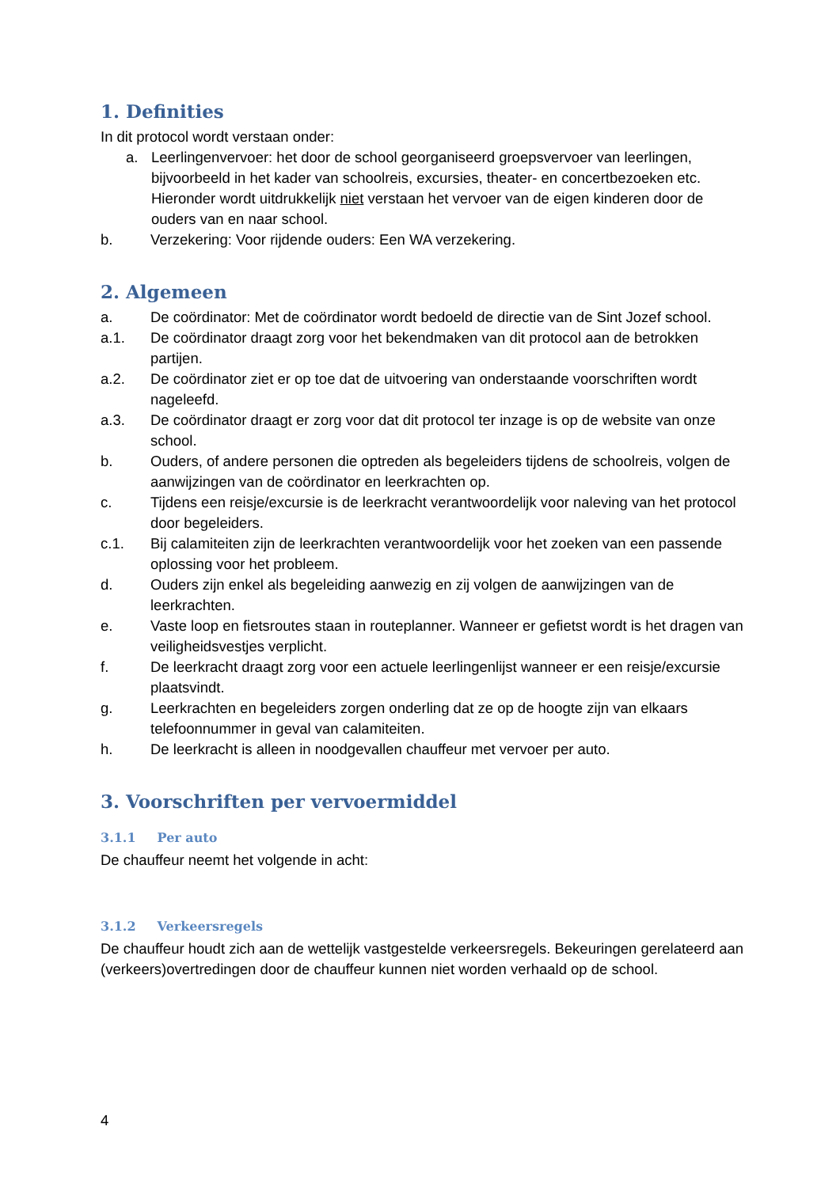1. Definities
In dit protocol wordt verstaan onder:
a. Leerlingenvervoer: het door de school georganiseerd groepsvervoer van leerlingen, bijvoorbeeld in het kader van schoolreis, excursies, theater- en concertbezoeken etc. Hieronder wordt uitdrukkelijk niet verstaan het vervoer van de eigen kinderen door de ouders van en naar school.
b. Verzekering: Voor rijdende ouders: Een WA verzekering.
2. Algemeen
a. De coördinator: Met de coördinator wordt bedoeld de directie van de Sint Jozef school.
a.1. De coördinator draagt zorg voor het bekendmaken van dit protocol aan de betrokken partijen.
a.2. De coördinator ziet er op toe dat de uitvoering van onderstaande voorschriften wordt nageleefd.
a.3. De coördinator draagt er zorg voor dat dit protocol ter inzage is op de website van onze school.
b. Ouders, of andere personen die optreden als begeleiders tijdens de schoolreis, volgen de aanwijzingen van de coördinator en leerkrachten op.
c. Tijdens een reisje/excursie is de leerkracht verantwoordelijk voor naleving van het protocol door begeleiders.
c.1. Bij calamiteiten zijn de leerkrachten verantwoordelijk voor het zoeken van een passende oplossing voor het probleem.
d. Ouders zijn enkel als begeleiding aanwezig en zij volgen de aanwijzingen van de leerkrachten.
e. Vaste loop en fietsroutes staan in routeplanner. Wanneer er gefietst wordt is het dragen van veiligheidsvestjes verplicht.
f. De leerkracht draagt zorg voor een actuele leerlingenlijst wanneer er een reisje/excursie plaatsvindt.
g. Leerkrachten en begeleiders zorgen onderling dat ze op de hoogte zijn van elkaars telefoonnummer in geval van calamiteiten.
h. De leerkracht is alleen in noodgevallen chauffeur met vervoer per auto.
3. Voorschriften per vervoermiddel
3.1.1 Per auto
De chauffeur neemt het volgende in acht:
3.1.2 Verkeersregels
De chauffeur houdt zich aan de wettelijk vastgestelde verkeersregels. Bekeuringen gerelateerd aan (verkeers)overtredingen door de chauffeur kunnen niet worden verhaald op de school.
4